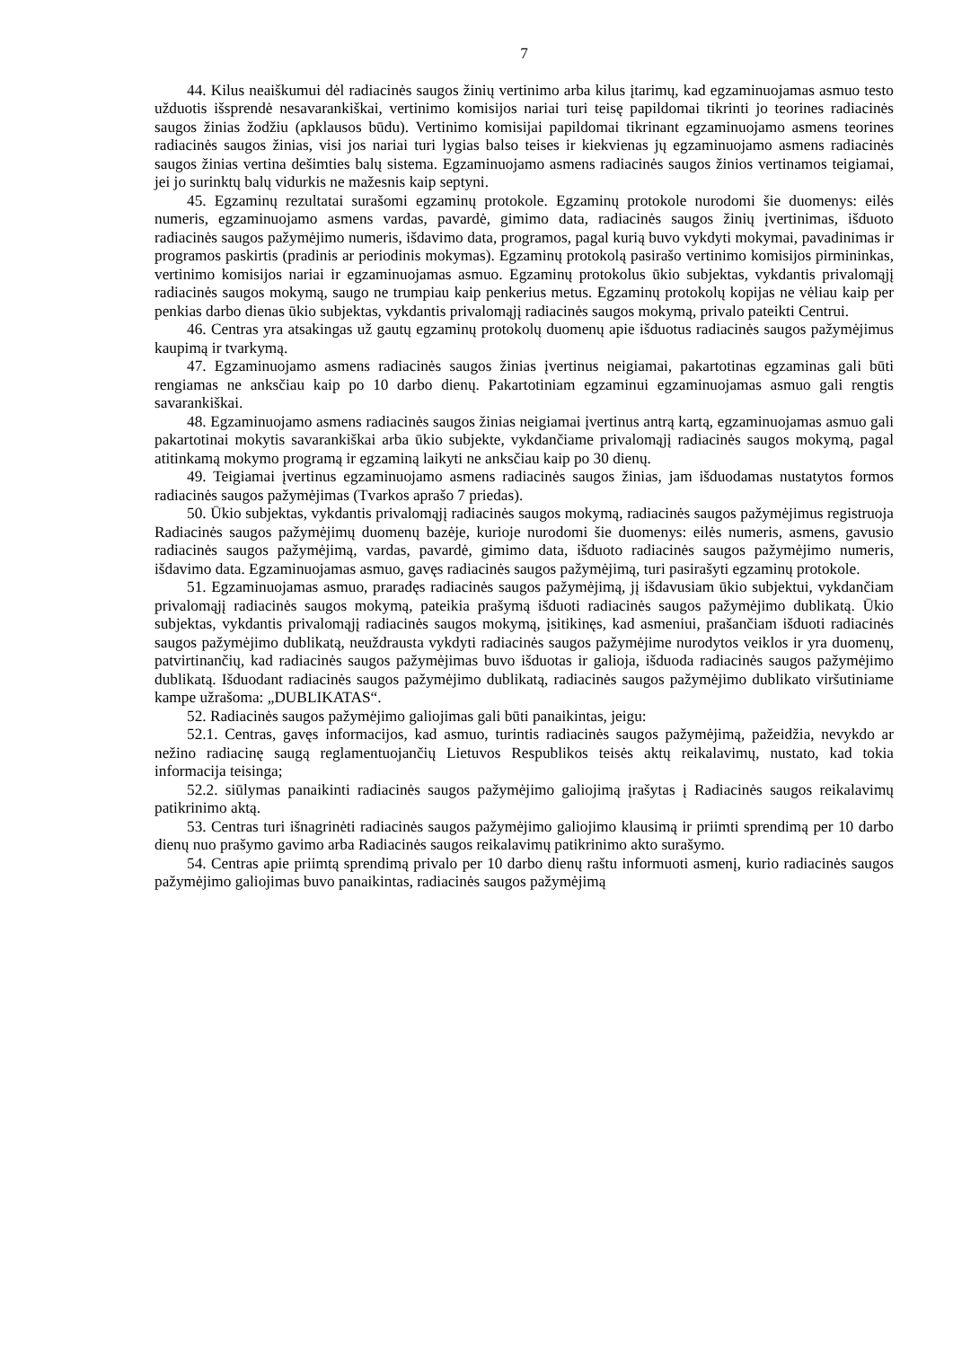7
44. Kilus neaiškumui dėl radiacinės saugos žinių vertinimo arba kilus įtarimų, kad egzaminuojamas asmuo testo užduotis išsprendė nesavarankiškai, vertinimo komisijos nariai turi teisę papildomai tikrinti jo teorines radiacinės saugos žinias žodžiu (apklausos būdu). Vertinimo komisijai papildomai tikrinant egzaminuojamo asmens teorines radiacinės saugos žinias, visi jos nariai turi lygias balso teises ir kiekvienas jų egzaminuojamo asmens radiacinės saugos žinias vertina dešimties balų sistema. Egzaminuojamo asmens radiacinės saugos žinios vertinamos teigiamai, jei jo surinktų balų vidurkis ne mažesnis kaip septyni.
45. Egzaminų rezultatai surašomi egzaminų protokole. Egzaminų protokole nurodomi šie duomenys: eilės numeris, egzaminuojamo asmens vardas, pavardė, gimimo data, radiacinės saugos žinių įvertinimas, išduoto radiacinės saugos pažymėjimo numeris, išdavimo data, programos, pagal kurią buvo vykdyti mokymai, pavadinimas ir programos paskirtis (pradinis ar periodinis mokymas). Egzaminų protokolą pasirašo vertinimo komisijos pirmininkas, vertinimo komisijos nariai ir egzaminuojamas asmuo. Egzaminų protokolus ūkio subjektas, vykdantis privalomąjį radiacinės saugos mokymą, saugo ne trumpiau kaip penkerius metus. Egzaminų protokolų kopijas ne vėliau kaip per penkias darbo dienas ūkio subjektas, vykdantis privalomąjį radiacinės saugos mokymą, privalo pateikti Centrui.
46. Centras yra atsakingas už gautų egzaminų protokolų duomenų apie išduotus radiacinės saugos pažymėjimus kaupimą ir tvarkymą.
47. Egzaminuojamo asmens radiacinės saugos žinias įvertinus neigiamai, pakartotinas egzaminas gali būti rengiamas ne anksčiau kaip po 10 darbo dienų. Pakartotiniam egzaminui egzaminuojamas asmuo gali rengtis savarankiškai.
48. Egzaminuojamo asmens radiacinės saugos žinias neigiamai įvertinus antrą kartą, egzaminuojamas asmuo gali pakartotinai mokytis savarankiškai arba ūkio subjekte, vykdančiame privalomąjį radiacinės saugos mokymą, pagal atitinkamą mokymo programą ir egzaminą laikyti ne anksčiau kaip po 30 dienų.
49. Teigiamai įvertinus egzaminuojamo asmens radiacinės saugos žinias, jam išduodamas nustatytos formos radiacinės saugos pažymėjimas (Tvarkos aprašo 7 priedas).
50. Ūkio subjektas, vykdantis privalomąjį radiacinės saugos mokymą, radiacinės saugos pažymėjimus registruoja Radiacinės saugos pažymėjimų duomenų bazėje, kurioje nurodomi šie duomenys: eilės numeris, asmens, gavusio radiacinės saugos pažymėjimą, vardas, pavardė, gimimo data, išduoto radiacinės saugos pažymėjimo numeris, išdavimo data. Egzaminuojamas asmuo, gavęs radiacinės saugos pažymėjimą, turi pasirašyti egzaminų protokole.
51. Egzaminuojamas asmuo, praradęs radiacinės saugos pažymėjimą, jį išdavusiam ūkio subjektui, vykdančiam privalomąjį radiacinės saugos mokymą, pateikia prašymą išduoti radiacinės saugos pažymėjimo dublikatą. Ūkio subjektas, vykdantis privalomąjį radiacinės saugos mokymą, įsitikinęs, kad asmeniui, prašančiam išduoti radiacinės saugos pažymėjimo dublikatą, neuždrausta vykdyti radiacinės saugos pažymėjime nurodytos veiklos ir yra duomenų, patvirtinančių, kad radiacinės saugos pažymėjimas buvo išduotas ir galioja, išduoda radiacinės saugos pažymėjimo dublikatą. Išduodant radiacinės saugos pažymėjimo dublikatą, radiacinės saugos pažymėjimo dublikato viršutiniame kampe užrašoma: „DUBLIKATAS“.
52. Radiacinės saugos pažymėjimo galiojimas gali būti panaikintas, jeigu:
52.1. Centras, gavęs informacijos, kad asmuo, turintis radiacinės saugos pažymėjimą, pažeidžia, nevykdo ar nežino radiacinę saugą reglamentuojančių Lietuvos Respublikos teisės aktų reikalavimų, nustato, kad tokia informacija teisinga;
52.2. siūlymas panaikinti radiacinės saugos pažymėjimo galiojimą įrašytas į Radiacinės saugos reikalavimų patikrinimo aktą.
53. Centras turi išnagrinėti radiacinės saugos pažymėjimo galiojimo klausimą ir priimti sprendimą per 10 darbo dienų nuo prašymo gavimo arba Radiacinės saugos reikalavimų patikrinimo akto surašymo.
54. Centras apie priimtą sprendimą privalo per 10 darbo dienų raštu informuoti asmenį, kurio radiacinės saugos pažymėjimo galiojimas buvo panaikintas, radiacinės saugos pažymėjimą